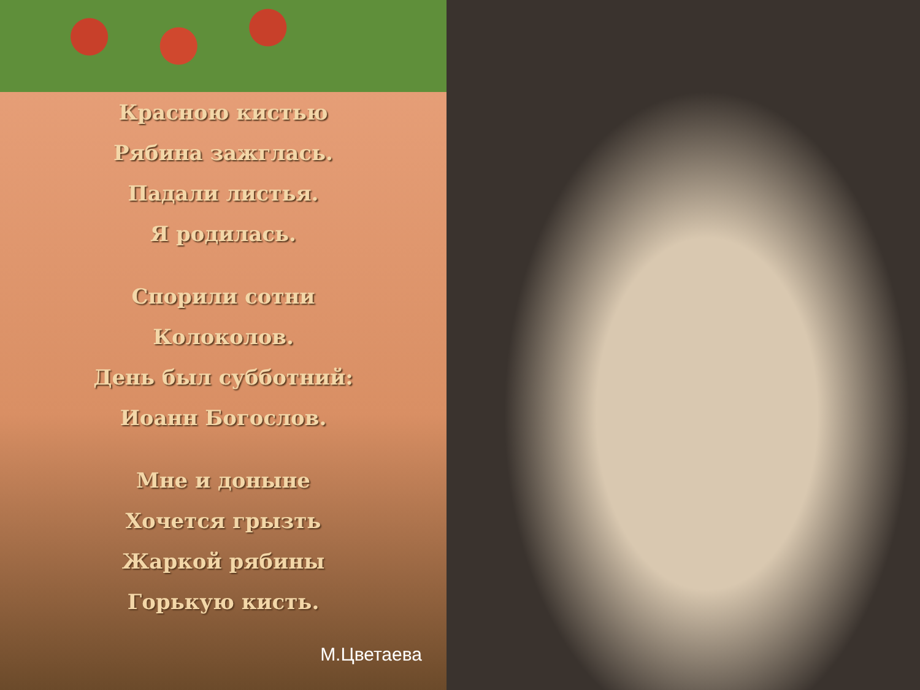Красною кистью
Рябина зажглась.
Падали листья.
Я родилась.
Спорили сотни
Колоколов.
День был субботний:
Иоанн Богослов.
Мне и доныне
Хочется грызть
Жаркой рябины
Горькую кисть.
М.Цветаева